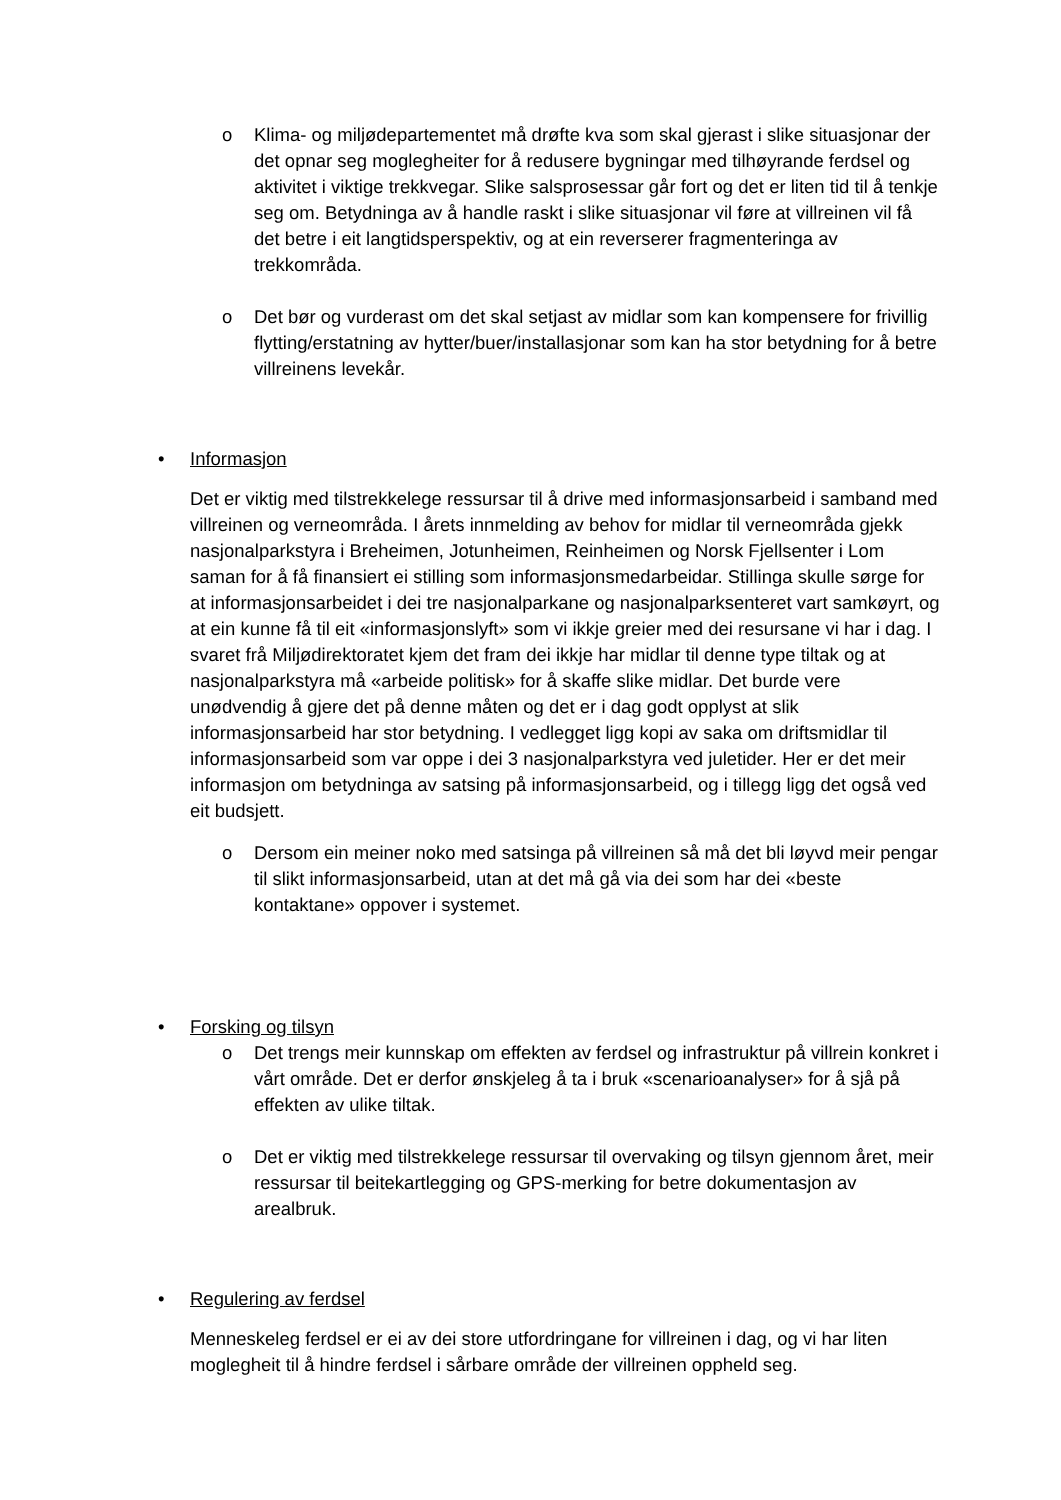o Klima- og miljødepartementet må drøfte kva som skal gjerast i slike situasjonar der det opnar seg moglegheiter for å redusere bygningar med tilhøyrande ferdsel og aktivitet i viktige trekkvegar. Slike salsprosessar går fort og det er liten tid til å tenkje seg om. Betydninga av å handle raskt i slike situasjonar vil føre at villreinen vil få det betre i eit langtidsperspektiv, og at ein reverserer fragmenteringa av trekkområda.
o Det bør og vurderast om det skal setjast av midlar som kan kompensere for frivillig flytting/erstatning av hytter/buer/installasjonar som kan ha stor betydning for å betre villreinens levekår.
• Informasjon
Det er viktig med tilstrekkelege ressursar til å drive med informasjonsarbeid i samband med villreinen og verneområda. I årets innmelding av behov for midlar til verneområda gjekk nasjonalparkstyra i Breheimen, Jotunheimen, Reinheimen og Norsk Fjellsenter i Lom saman for å få finansiert ei stilling som informasjonsmedarbeidar. Stillinga skulle sørge for at informasjonsarbeidet i dei tre nasjonalparkane og nasjonalparksenteret vart samkøyrt, og at ein kunne få til eit «informasjonslyft» som vi ikkje greier med dei resursane vi har i dag. I svaret frå Miljødirektoratet kjem det fram dei ikkje har midlar til denne type tiltak og at nasjonalparkstyra må «arbeide politisk» for å skaffe slike midlar. Det burde vere unødvendig å gjere det på denne måten og det er i dag godt opplyst at slik informasjonsarbeid har stor betydning. I vedlegget ligg kopi av saka om driftsmidlar til informasjonsarbeid som var oppe i dei 3 nasjonalparkstyra ved juletider. Her er det meir informasjon om betydninga av satsing på informasjonsarbeid, og i tillegg ligg det også ved eit budsjett.
o Dersom ein meiner noko med satsinga på villreinen så må det bli løyvd meir pengar til slikt informasjonsarbeid, utan at det må gå via dei som har dei «beste kontaktane» oppover i systemet.
• Forsking og tilsyn
o Det trengs meir kunnskap om effekten av ferdsel og infrastruktur på villrein konkret i vårt område. Det er derfor ønskjeleg å ta i bruk «scenarioanalyser» for å sjå på effekten av ulike tiltak.
o Det er viktig med tilstrekkelege ressursar til overvaking og tilsyn gjennom året, meir ressursar til beitekartlegging og GPS-merking for betre dokumentasjon av arealbruk.
• Regulering av ferdsel
Menneskeleg ferdsel er ei av dei store utfordringane for villreinen i dag, og vi har liten moglegheit til å hindre ferdsel i sårbare område der villreinen oppheld seg.